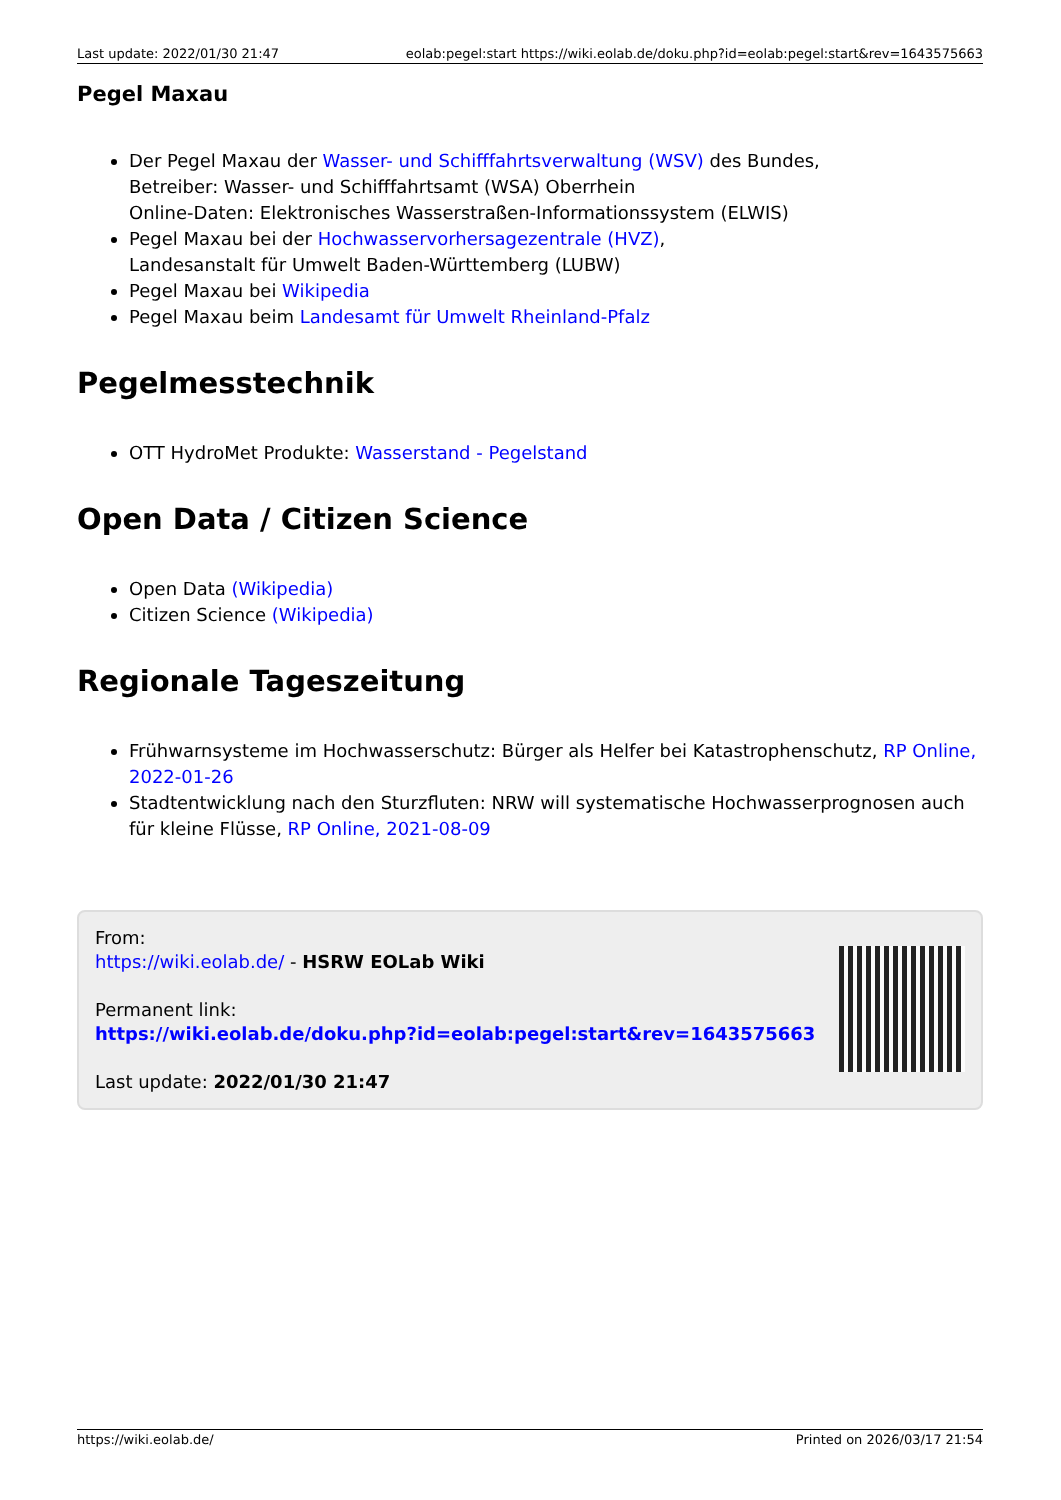Last update: 2022/01/30 21:47 eolab:pegel:start https://wiki.eolab.de/doku.php?id=eolab:pegel:start&rev=1643575663
Pegel Maxau
Der Pegel Maxau der Wasser- und Schifffahrtsverwaltung (WSV) des Bundes,
Betreiber: Wasser- und Schifffahrtsamt (WSA) Oberrhein
Online-Daten: Elektronisches Wasserstraßen-Informationssystem (ELWIS)
Pegel Maxau bei der Hochwasservorhersagezentrale (HVZ),
Landesanstalt für Umwelt Baden-Württemberg (LUBW)
Pegel Maxau bei Wikipedia
Pegel Maxau beim Landesamt für Umwelt Rheinland-Pfalz
Pegelmesstechnik
OTT HydroMet Produkte: Wasserstand - Pegelstand
Open Data / Citizen Science
Open Data (Wikipedia)
Citizen Science (Wikipedia)
Regionale Tageszeitung
Frühwarnsysteme im Hochwasserschutz: Bürger als Helfer bei Katastrophenschutz, RP Online, 2022-01-26
Stadtentwicklung nach den Sturzfluten: NRW will systematische Hochwasserprognosen auch für kleine Flüsse, RP Online, 2021-08-09
From:
https://wiki.eolab.de/ - HSRW EOLab Wiki
Permanent link:
https://wiki.eolab.de/doku.php?id=eolab:pegel:start&rev=1643575663
Last update: 2022/01/30 21:47
https://wiki.eolab.de/ Printed on 2026/03/17 21:54